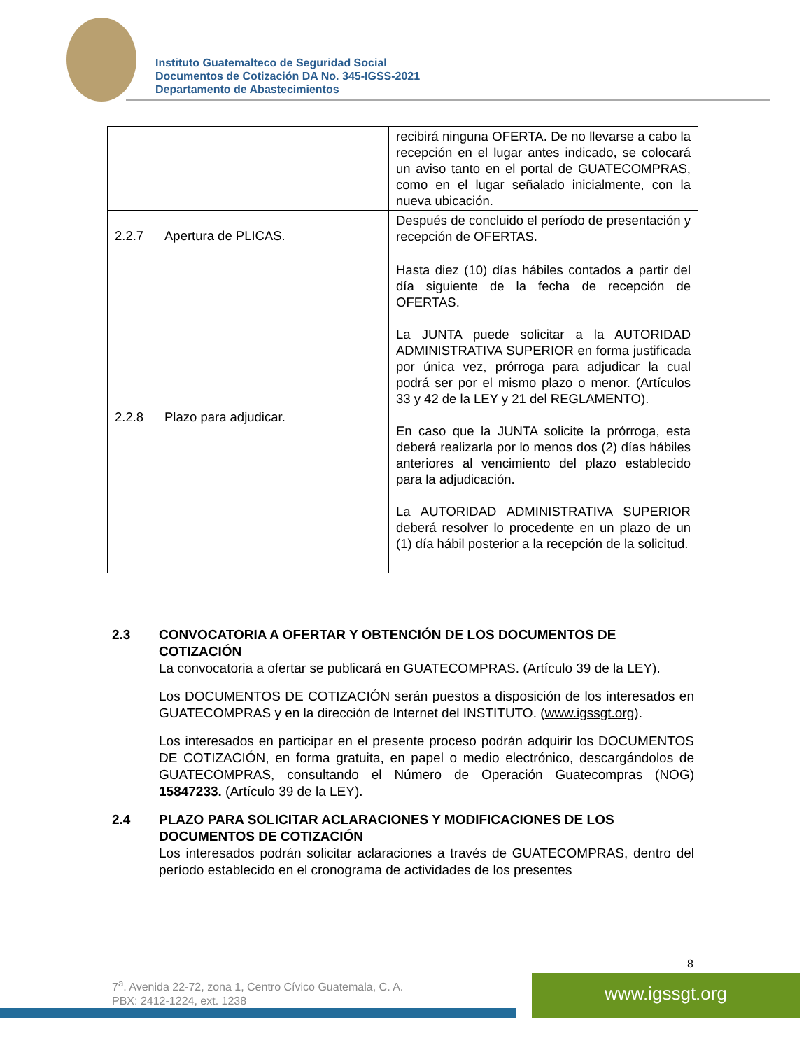Instituto Guatemalteco de Seguridad Social
Documentos de Cotización DA No. 345-IGSS-2021
Departamento de Abastecimientos
| | | recibirá ninguna OFERTA. De no llevarse a cabo la recepción en el lugar antes indicado, se colocará un aviso tanto en el portal de GUATECOMPRAS, como en el lugar señalado inicialmente, con la nueva ubicación. |
| 2.2.7 | Apertura de PLICAS. | Después de concluido el período de presentación y recepción de OFERTAS. |
| 2.2.8 | Plazo para adjudicar. | Hasta diez (10) días hábiles contados a partir del día siguiente de la fecha de recepción de OFERTAS. La JUNTA puede solicitar a la AUTORIDAD ADMINISTRATIVA SUPERIOR en forma justificada por única vez, prórroga para adjudicar la cual podrá ser por el mismo plazo o menor. (Artículos 33 y 42 de la LEY y 21 del REGLAMENTO). En caso que la JUNTA solicite la prórroga, esta deberá realizarla por lo menos dos (2) días hábiles anteriores al vencimiento del plazo establecido para la adjudicación. La AUTORIDAD ADMINISTRATIVA SUPERIOR deberá resolver lo procedente en un plazo de un (1) día hábil posterior a la recepción de la solicitud. |
2.3 CONVOCATORIA A OFERTAR Y OBTENCIÓN DE LOS DOCUMENTOS DE COTIZACIÓN
La convocatoria a ofertar se publicará en GUATECOMPRAS. (Artículo 39 de la LEY).
Los DOCUMENTOS DE COTIZACIÓN serán puestos a disposición de los interesados en GUATECOMPRAS y en la dirección de Internet del INSTITUTO. (www.igssgt.org).
Los interesados en participar en el presente proceso podrán adquirir los DOCUMENTOS DE COTIZACIÓN, en forma gratuita, en papel o medio electrónico, descargándolos de GUATECOMPRAS, consultando el Número de Operación Guatecompras (NOG) 15847233. (Artículo 39 de la LEY).
2.4 PLAZO PARA SOLICITAR ACLARACIONES Y MODIFICACIONES DE LOS DOCUMENTOS DE COTIZACIÓN
Los interesados podrán solicitar aclaraciones a través de GUATECOMPRAS, dentro del período establecido en el cronograma de actividades de los presentes
8
7<sup>a</sup>. Avenida 22-72, zona 1, Centro Cívico Guatemala, C. A.
PBX: 2412-1224, ext. 1238
www.igssgt.org